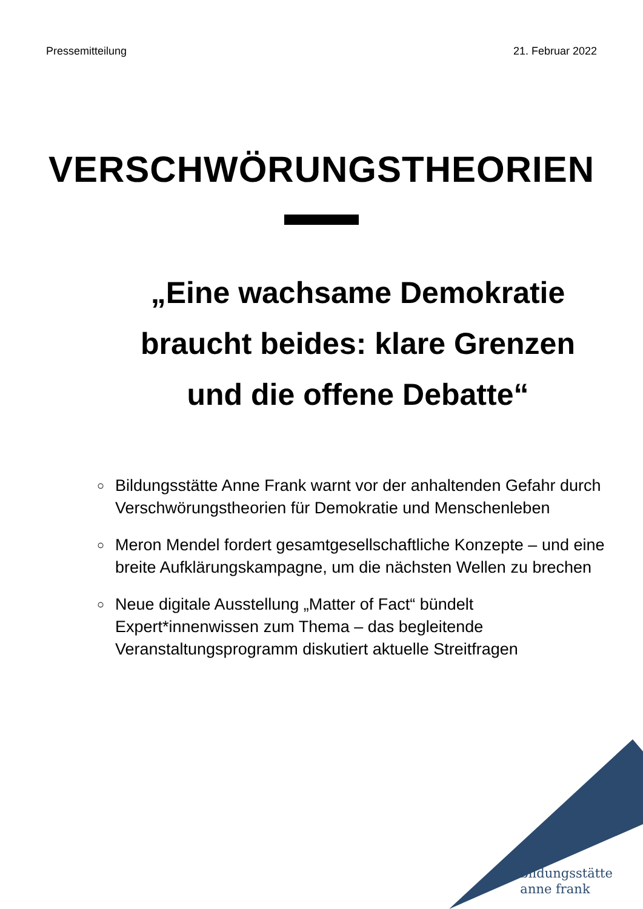Pressemitteilung 21. Februar 2022
VERSCHWÖRUNGSTHEORIEN
„Eine wachsame Demokratie braucht beides: klare Grenzen und die offene Debatte“
○ Bildungsstätte Anne Frank warnt vor der anhaltenden Gefahr durch Verschwörungstheorien für Demokratie und Menschenleben
○ Meron Mendel fordert gesamtgesellschaftliche Konzepte – und eine breite Aufklärungskampagne, um die nächsten Wellen zu brechen
○ Neue digitale Ausstellung „Matter of Fact“ bündelt Expert*innenwissen zum Thema – das begleitende Veranstaltungsprogramm diskutiert aktuelle Streitfragen
bildungsstätte
anne frank